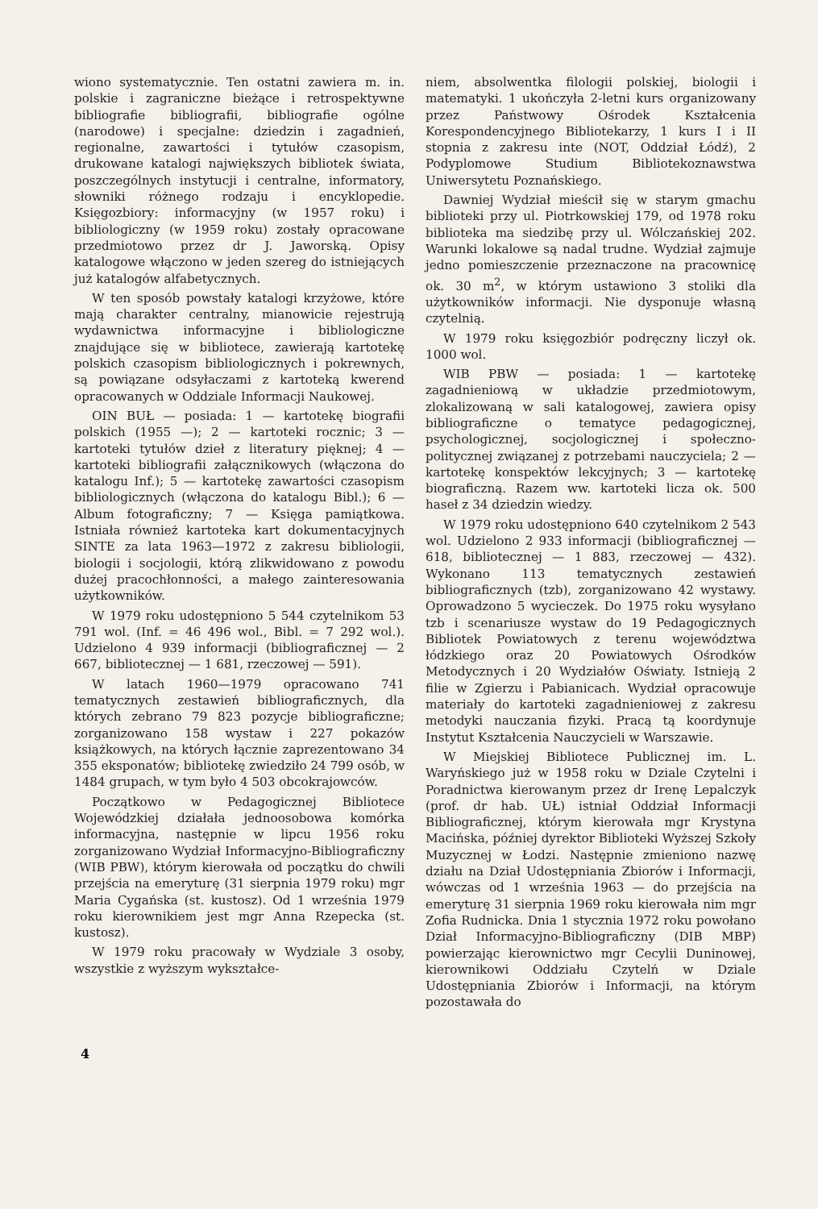wiono systematycznie. Ten ostatni zawiera m. in. polskie i zagraniczne bieżące i retrospektywne bibliografie bibliografii, bibliografie ogólne (narodowe) i specjalne: dziedzin i zagadnień, regionalne, zawartości i tytułów czasopism, drukowane katalogi największych bibliotek świata, poszczególnych instytucji i centralne, informatory, słowniki różnego rodzaju i encyklopedie. Księgozbiory: informacyjny (w 1957 roku) i bibliologiczny (w 1959 roku) zostały opracowane przedmiotowo przez dr J. Jaworską. Opisy katalogowe włączono w jeden szereg do istniejących już katalogów alfabetycznych.
W ten sposób powstały katalogi krzyżowe, które mają charakter centralny, mianowicie rejestrują wydawnictwa informacyjne i bibliologiczne znajdujące się w bibliotece, zawierają kartotekę polskich czasopism bibliologicznych i pokrewnych, są powiązane odsyłaczami z kartoteką kwerend opracowanych w Oddziale Informacji Naukowej.
OIN BUŁ — posiada: 1 — kartotekę biografii polskich (1955 —); 2 — kartoteki rocznic; 3 — kartoteki tytułów dzieł z literatury pięknej; 4 — kartoteki bibliografii załącznikowych (włączona do katalogu Inf.); 5 — kartotekę zawartości czasopism bibliologicznych (włączona do katalogu Bibl.); 6 — Album fotograficzny; 7 — Księga pamiątkowa. Istniała również kartoteka kart dokumentacyjnych SINTE za lata 1963—1972 z zakresu bibliologii, biologii i socjologii, którą zlikwidowano z powodu dużej pracochłonności, a małego zainteresowania użytkowników.
W 1979 roku udostępniono 5 544 czytelnikom 53 791 wol. (Inf. = 46 496 wol., Bibl. = 7 292 wol.). Udzielono 4 939 informacji (bibliograficznej — 2 667, bibliotecznej — 1 681, rzeczowej — 591).
W latach 1960—1979 opracowano 741 tematycznych zestawień bibliograficznych, dla których zebrano 79 823 pozycje bibliograficzne; zorganizowano 158 wystaw i 227 pokazów książkowych, na których łącznie zaprezentowano 34 355 eksponatów; bibliotekę zwiedziło 24 799 osób, w 1484 grupach, w tym było 4 503 obcokrajowców.
Początkowo w Pedagogicznej Bibliotece Wojewódzkiej działała jednoosobowa komórka informacyjna, następnie w lipcu 1956 roku zorganizowano Wydział Informacyjno-Bibliograficzny (WIB PBW), którym kierowała od początku do chwili przejścia na emeryturę (31 sierpnia 1979 roku) mgr Maria Cygańska (st. kustosz). Od 1 września 1979 roku kierownikiem jest mgr Anna Rzepecka (st. kustosz).
W 1979 roku pracowały w Wydziale 3 osoby, wszystkie z wyższym wykształce-
niem, absolwentka filologii polskiej, biologii i matematyki. 1 ukończyła 2-letni kurs organizowany przez Państwowy Ośrodek Kształcenia Korespondencyjnego Bibliotekarzy, 1 kurs I i II stopnia z zakresu inte (NOT, Oddział Łódź), 2 Podyplomowe Studium Bibliotekoznawstwa Uniwersytetu Poznańskiego.
Dawniej Wydział mieścił się w starym gmachu biblioteki przy ul. Piotrkowskiej 179, od 1978 roku biblioteka ma siedzibę przy ul. Wólczańskiej 202. Warunki lokalowe są nadal trudne. Wydział zajmuje jedno pomieszczenie przeznaczone na pracownicę ok. 30 m<sup>2</sup>, w którym ustawiono 3 stoliki dla użytkowników informacji. Nie dysponuje własną czytelnią.
W 1979 roku księgozbiór podręczny liczył ok. 1000 wol.
WIB PBW — posiada: 1 — kartotekę zagadnieniową w układzie przedmiotowym, zlokalizowaną w sali katalogowej, zawiera opisy bibliograficzne o tematyce pedagogicznej, psychologicznej, socjologicznej i społeczno-politycznej związanej z potrzebami nauczyciela; 2 — kartotekę konspektów lekcyjnych; 3 — kartotekę biograficzną. Razem ww. kartoteki licza ok. 500 haseł z 34 dziedzin wiedzy.
W 1979 roku udostępniono 640 czytelnikom 2 543 wol. Udzielono 2 933 informacji (bibliograficznej — 618, bibliotecznej — 1 883, rzeczowej — 432). Wykonano 113 tematycznych zestawień bibliograficznych (tzb), zorganizowano 42 wystawy. Oprowadzono 5 wycieczek. Do 1975 roku wysyłano tzb i scenariusze wystaw do 19 Pedagogicznych Bibliotek Powiatowych z terenu województwa łódzkiego oraz 20 Powiatowych Ośrodków Metodycznych i 20 Wydziałów Oświaty. Istnieją 2 filie w Zgierzu i Pabianicach. Wydział opracowuje materiały do kartoteki zagadnieniowej z zakresu metodyki nauczania fizyki. Pracą tą koordynuje Instytut Kształcenia Nauczycieli w Warszawie.
W Miejskiej Bibliotece Publicznej im. L. Waryńskiego już w 1958 roku w Dziale Czytelni i Poradnictwa kierowanym przez dr Irenę Lepalczyk (prof. dr hab. UŁ) istniał Oddział Informacji Bibliograficznej, którym kierowała mgr Krystyna Macińska, później dyrektor Biblioteki Wyższej Szkoły Muzycznej w Łodzi. Następnie zmieniono nazwę działu na Dział Udostępniania Zbiorów i Informacji, wówczas od 1 września 1963 — do przejścia na emeryturę 31 sierpnia 1969 roku kierowała nim mgr Zofia Rudnicka. Dnia 1 stycznia 1972 roku powołano Dział Informacyjno-Bibliograficzny (DIB MBP) powierzając kierownictwo mgr Cecylii Duninowej, kierownikowi Oddziału Czytelń w Dziale Udostępniania Zbiorów i Informacji, na którym pozostawała do
4